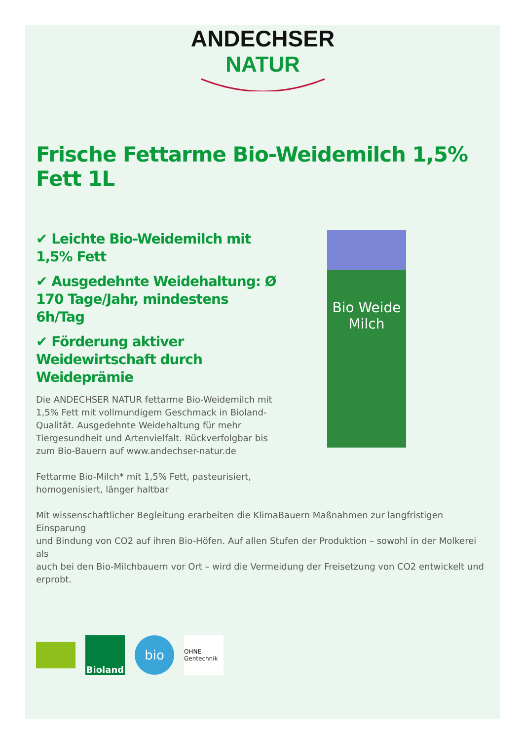ANDECHSER
NATUR
Frische Fettarme Bio-Weidemilch 1,5% Fett 1L
✔ Leichte Bio-Weidemilch mit 1,5% Fett
✔ Ausgedehnte Weidehaltung: Ø 170 Tage/Jahr, mindestens 6h/Tag
✔ Förderung aktiver Weidewirtschaft durch Weideprämie
Die ANDECHSER NATUR fettarme Bio-Weidemilch mit 1,5% Fett mit vollmundigem Geschmack in Bioland-Qualität. Ausgedehnte Weidehaltung für mehr Tiergesundheit und Artenvielfalt. Rückverfolgbar bis zum Bio-Bauern auf www.andechser-natur.de
Fettarme Bio-Milch* mit 1,5% Fett, pasteurisiert, homogenisiert, länger haltbar
Bio Weide Milch
Mit wissenschaftlicher Begleitung erarbeiten die KlimaBauern Maßnahmen zur langfristigen Einsparung
und Bindung von CO2 auf ihren Bio-Höfen. Auf allen Stufen der Produktion – sowohl in der Molkerei als
auch bei den Bio-Milchbauern vor Ort – wird die Vermeidung der Freisetzung von CO2 entwickelt und
erprobt.
Bioland
bio
OHNE Gentechnik